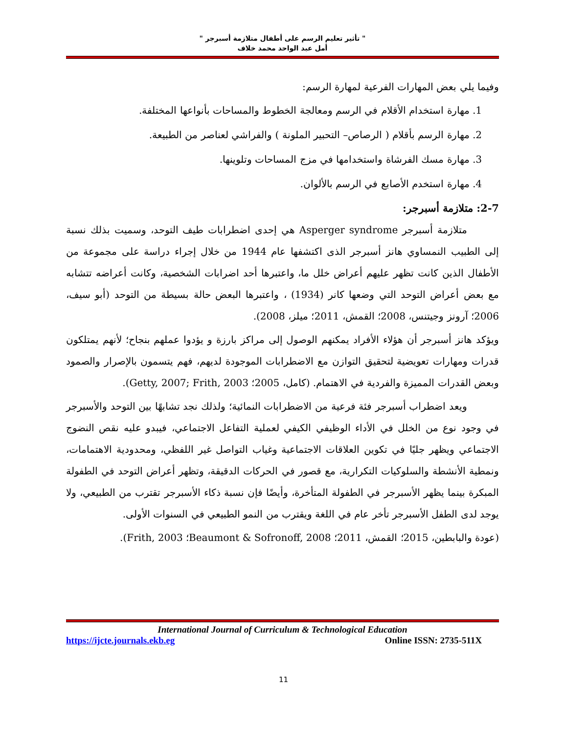" تأثير تعليم الرسم على أطفال متلازمة أسبرجر "
أمل عبد الواحد محمد خلاف
وفيما يلي بعض المهارات الفرعية لمهارة الرسم:
1. مهارة استخدام الأقلام في الرسم ومعالجة الخطوط والمساحات بأنواعها المختلفة.
2. مهارة الرسم بأقلام ( الرصاص– التحبير الملونة ) والفراشي لعناصر من الطبيعة.
3. مهارة مسك الفرشاة واستخدامها في مزج المساحات وتلوينها.
4. مهارة استخدم الأصابع في الرسم بالألوان.
2-7: متلازمة أسبرجر:
متلازمة أسبرجر Asperger syndrome هي إحدى اضطرابات طيف التوحد، وسميت بذلك نسبة إلى الطبيب النمساوي هانز أسبرجر الذى اكتشفها عام 1944 من خلال إجراء دراسة على مجموعة من الأطفال الذين كانت تظهر عليهم أعراض خلل ما، واعتبرها أحد اضرابات الشخصية، وكانت أعراضه تتشابه مع بعض أعراض التوحد التي وضعها كانر (1934) ، واعتبرها البعض حالة بسيطة من التوحد (أبو سيف، 2006؛ آرونز وجيتنس، 2008؛ القمش، 2011؛ ميلز، 2008).
ويؤكد هانز أسبرجر أن هؤلاء الأفراد يمكنهم الوصول إلى مراكز بارزة و يؤدوا عملهم بنجاح؛ لأنهم يمتلكون قدرات ومهارات تعويضية لتحقيق التوازن مع الاضطرابات الموجودة لديهم، فهم يتسمون بالإصرار والصمود وبعض القدرات المميزة والفردية في الاهتمام. (كامل، 2005؛ Getty, 2007; Frith, 2003).
ويعد اضطراب أسبرجر فئة فرعية من الاضطرابات النمائية؛ ولذلك نجد تشابهًا بين التوحد والأسبرجر في وجود نوع من الخلل في الأداء الوظيفي الكيفي لعملية التفاعل الاجتماعي، فيبدو عليه نقص النضوج الاجتماعي ويظهر جليًا في تكوين العلاقات الاجتماعية وغياب التواصل غير اللفظي، ومحدودية الاهتمامات، ونمطية الأنشطة والسلوكيات التكرارية، مع قصور في الحركات الدقيقة، وتظهر أعراض التوحد في الطفولة المبكرة بينما يظهر الأسبرجر في الطفولة المتأخرة، وأيضًا فإن نسبة ذكاء الأسبرجر تقترب من الطبيعي، ولا يوجد لدى الطفل الأسبرجر تأخر عام في اللغة ويقترب من النمو الطبيعي في السنوات الأولى.
(عودة والبابطين، 2015؛ القمش، 2011؛ Beaumont & Sofronoff, 2008؛ Frith, 2003).
International Journal of Curriculum & Technological Education
https://ijcte.journals.ekb.eg Online ISSN: 2735-511X
11